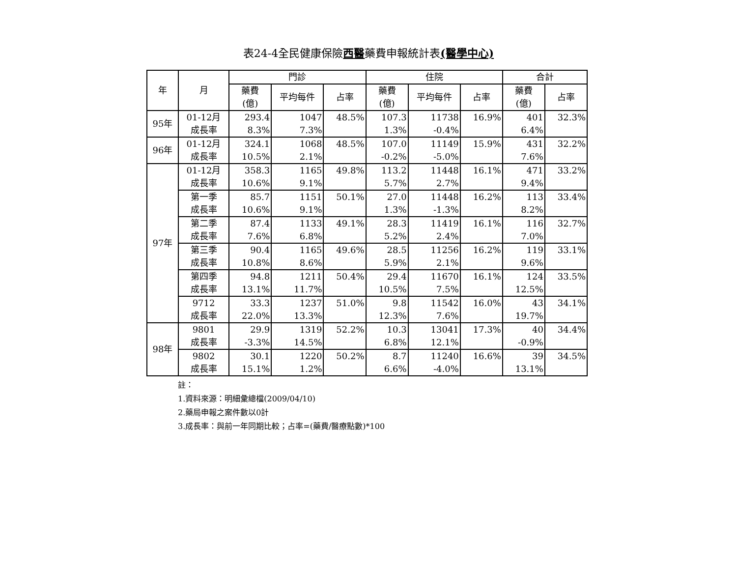表24-4全民健康保險西醫藥費申報統計表(醫學中心)
| 年 | 月 | 門診 | | | 住院 | | | 合計 | |
| --- | --- | --- | --- | --- | --- | --- | --- | --- | --- |
| | | 藥費 (億) | 平均每件 | 占率 | 藥費 (億) | 平均每件 | 占率 | 藥費 (億) | 占率 |
| 95年 | 01-12月 成長率 | 293.4 8.3% | 1047 7.3% | 48.5% | 107.3 1.3% | 11738 -0.4% | 16.9% | 401 6.4% | 32.3% |
| 96年 | 01-12月 成長率 | 324.1 10.5% | 1068 2.1% | 48.5% | 107.0 -0.2% | 11149 -5.0% | 15.9% | 431 7.6% | 32.2% |
| 97年 | 01-12月 成長率 | 358.3 10.6% | 1165 9.1% | 49.8% | 113.2 5.7% | 11448 2.7% | 16.1% | 471 9.4% | 33.2% |
| | 第一季 成長率 | 85.7 10.6% | 1151 9.1% | 50.1% | 27.0 1.3% | 11448 -1.3% | 16.2% | 113 8.2% | 33.4% |
| | 第二季 成長率 | 87.4 7.6% | 1133 6.8% | 49.1% | 28.3 5.2% | 11419 2.4% | 16.1% | 116 7.0% | 32.7% |
| | 第三季 成長率 | 90.4 10.8% | 1165 8.6% | 49.6% | 28.5 5.9% | 11256 2.1% | 16.2% | 119 9.6% | 33.1% |
| | 第四季 成長率 | 94.8 13.1% | 1211 11.7% | 50.4% | 29.4 10.5% | 11670 7.5% | 16.1% | 124 12.5% | 33.5% |
| | 9712 成長率 | 33.3 22.0% | 1237 13.3% | 51.0% | 9.8 12.3% | 11542 7.6% | 16.0% | 43 19.7% | 34.1% |
| 98年 | 9801 成長率 | 29.9 -3.3% | 1319 14.5% | 52.2% | 10.3 6.8% | 13041 12.1% | 17.3% | 40 -0.9% | 34.4% |
| | 9802 成長率 | 30.1 15.1% | 1220 1.2% | 50.2% | 8.7 6.6% | 11240 -4.0% | 16.6% | 39 13.1% | 34.5% |
註：
1.資料來源：明細彙總檔(2009/04/10)
2.藥局申報之案件數以0計
3.成長率：與前一年同期比較；占率=(藥費/醫療點數)*100